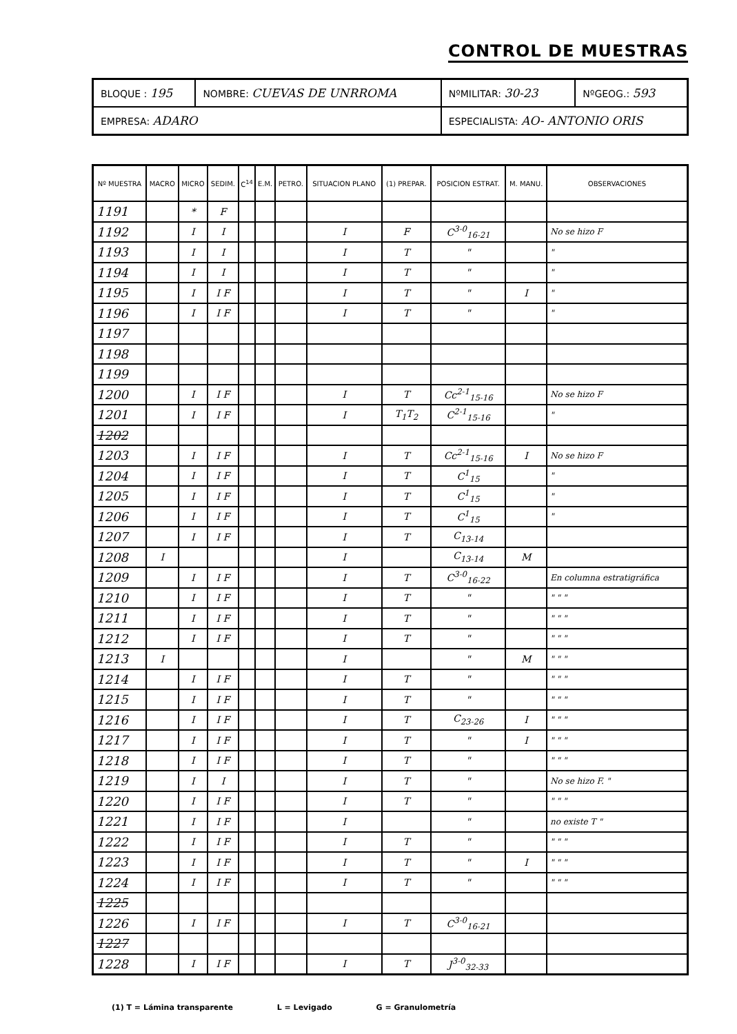CONTROL DE MUESTRAS
| BLOQUE : 195 | NOMBRE: CUEVAS DE UNRROMA | NºMILITAR: 30-23 | NºGEOG.: 593 |
| EMPRESA: ADARO | | ESPECIALISTA: AO- ANTONIO ORIS | |
| Nº MUESTRA | MACRO | MICRO | SEDIM. | C<sup>14</sup> | E.M. | PETRO. | SITUACION PLANO | (1) PREPAR. | POSICION ESTRAT. | M. MANU. | OBSERVACIONES |
| --- | --- | --- | --- | --- | --- | --- | --- | --- | --- | --- | --- |
| 1191 | | * | F | | | | | | | | |
| 1192 | | I | I | | | | I | F | C<sup>3-0</sup><sub>16-21</sub> | | No se hizo F |
| 1193 | | I | I | | | | I | T | " | | " |
| 1194 | | I | I | | | | I | T | " | | " |
| 1195 | | I | I F | | | | I | T | " | I | " |
| 1196 | | I | I F | | | | I | T | " | | " |
| 1197 | | | | | | | | | | | |
| 1198 | | | | | | | | | | | |
| 1199 | | | | | | | | | | | |
| 1200 | | I | I F | | | | I | T | Cc<sup>2-1</sup><sub>15-16</sub> | | No se hizo F |
| 1201 | | I | I F | | | | I | T<sub>1</sub>T<sub>2</sub> | C<sup>2-1</sup><sub>15-16</sub> | | " |
| 1202 | | | | | | | | | | | |
| 1203 | | I | I F | | | | I | T | Cc<sup>2-1</sup><sub>15-16</sub> | I | No se hizo F |
| 1204 | | I | I F | | | | I | T | C<sup>1</sup><sub>15</sub> | | " |
| 1205 | | I | I F | | | | I | T | C<sup>1</sup><sub>15</sub> | | " |
| 1206 | | I | I F | | | | I | T | C<sup>1</sup><sub>15</sub> | | " |
| 1207 | | I | I F | | | | I | T | C<sub>13-14</sub> | | |
| 1208 | I | | | | | | I | | C<sub>13-14</sub> | M | |
| 1209 | | I | I F | | | | I | T | C<sup>3-0</sup><sub>16-22</sub> | | En columna estratigráfica |
| 1210 | | I | I F | | | | I | T | " | | " " " |
| 1211 | | I | I F | | | | I | T | " | | " " " |
| 1212 | | I | I F | | | | I | T | " | | " " " |
| 1213 | I | | | | | | I | | " | M | " " " |
| 1214 | | I | I F | | | | I | T | " | | " " " |
| 1215 | | I | I F | | | | I | T | " | | " " " |
| 1216 | | I | I F | | | | I | T | C<sub>23-26</sub> | I | " " " |
| 1217 | | I | I F | | | | I | T | " | I | " " " |
| 1218 | | I | I F | | | | I | T | " | | " " " |
| 1219 | | I | I | | | | I | T | " | | No se hizo F. " |
| 1220 | | I | I F | | | | I | T | " | | " " " |
| 1221 | | I | I F | | | | I | | " | | no existe T " |
| 1222 | | I | I F | | | | I | T | " | | " " " |
| 1223 | | I | I F | | | | I | T | " | I | " " " |
| 1224 | | I | I F | | | | I | T | " | | " " " |
| 1225 | | | | | | | | | | | |
| 1226 | | I | I F | | | | I | T | C<sup>3-0</sup><sub>16-21</sub> | | |
| 1227 | | | | | | | | | | | |
| 1228 | | I | I F | | | | I | T | J<sup>3-0</sup><sub>32-33</sub> | | |
(1) T = Lámina transparente L = Levigado G = Granulometría